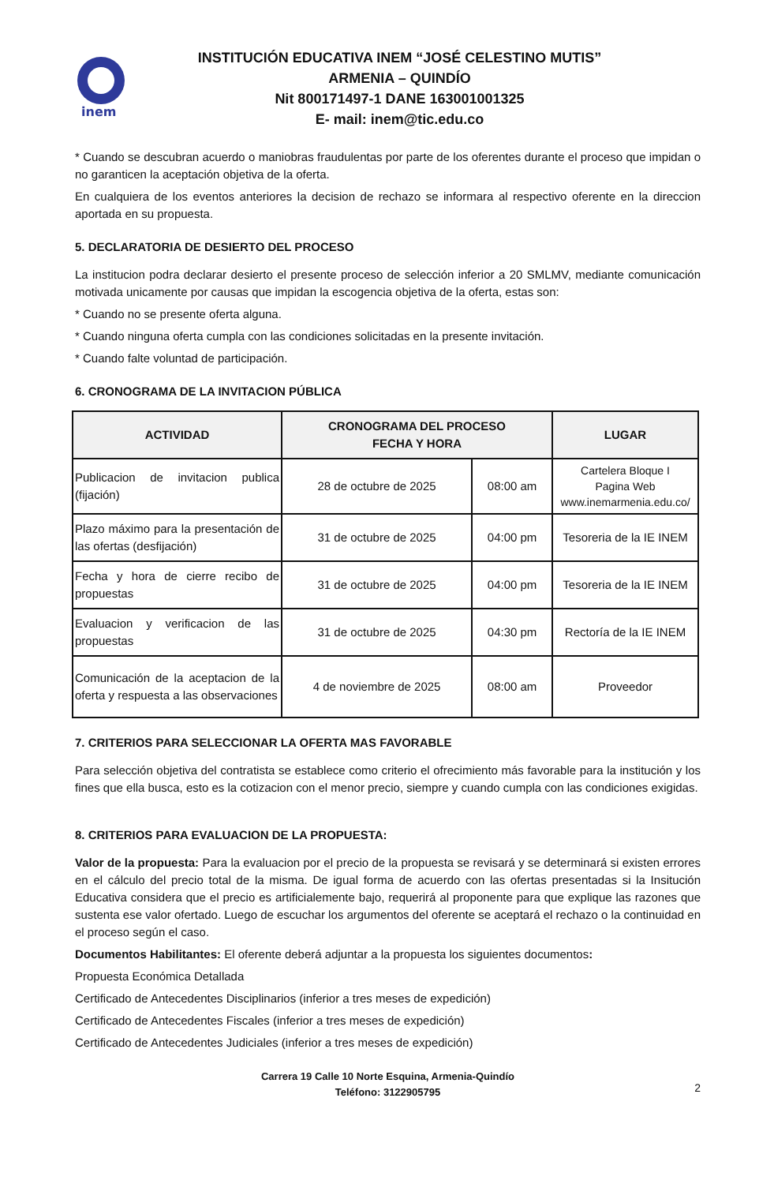inem
INSTITUCIÓN EDUCATIVA INEM “JOSÉ CELESTINO MUTIS”
ARMENIA – QUINDÍO
Nit 800171497-1 DANE 163001001325
E- mail: inem@tic.edu.co
* Cuando se descubran acuerdo o maniobras fraudulentas por parte de los oferentes durante el proceso que impidan o no garanticen la aceptación objetiva de la oferta.
En cualquiera de los eventos anteriores la decision de rechazo se informara al respectivo oferente en la direccion aportada en su propuesta.
5. DECLARATORIA DE DESIERTO DEL PROCESO
La institucion podra declarar desierto el presente proceso de selección inferior a 20 SMLMV, mediante comunicación motivada unicamente por causas que impidan la escogencia objetiva de la oferta, estas son:
* Cuando no se presente oferta alguna.
* Cuando ninguna oferta cumpla con las condiciones solicitadas en la presente invitación.
* Cuando falte voluntad de participación.
6. CRONOGRAMA DE LA INVITACION PÚBLICA
| ACTIVIDAD | CRONOGRAMA DEL PROCESO FECHA Y HORA | | LUGAR |
| --- | --- | --- | --- |
| Publicacion de invitacion publica (fijación) | 28 de octubre de 2025 | 08:00 am | Cartelera Bloque I Pagina Web www.inemarmenia.edu.co/ |
| Plazo máximo para la presentación de las ofertas (desfijación) | 31 de octubre de 2025 | 04:00 pm | Tesoreria de la IE INEM |
| Fecha y hora de cierre recibo de propuestas | 31 de octubre de 2025 | 04:00 pm | Tesoreria de la IE INEM |
| Evaluacion y verificacion de las propuestas | 31 de octubre de 2025 | 04:30 pm | Rectoría de la IE INEM |
| Comunicación de la aceptacion de la oferta y respuesta a las observaciones | 4 de noviembre de 2025 | 08:00 am | Proveedor |
7. CRITERIOS PARA SELECCIONAR LA OFERTA MAS FAVORABLE
Para selección objetiva del contratista se establece como criterio el ofrecimiento más favorable para la institución y los fines que ella busca, esto es la cotizacion con el menor precio, siempre y cuando cumpla con las condiciones exigidas.
8. CRITERIOS PARA EVALUACION DE LA PROPUESTA:
Valor de la propuesta: Para la evaluacion por el precio de la propuesta se revisará y se determinará si existen errores en el cálculo del precio total de la misma. De igual forma de acuerdo con las ofertas presentadas si la Insitución Educativa considera que el precio es artificialemente bajo, requerirá al proponente para que explique las razones que sustenta ese valor ofertado. Luego de escuchar los argumentos del oferente se aceptará el rechazo o la continuidad en el proceso según el caso.
Documentos Habilitantes: El oferente deberá adjuntar a la propuesta los siguientes documentos:
Propuesta Económica Detallada
Certificado de Antecedentes Disciplinarios (inferior a tres meses de expedición)
Certificado de Antecedentes Fiscales (inferior a tres meses de expedición)
Certificado de Antecedentes Judiciales (inferior a tres meses de expedición)
Carrera 19 Calle 10 Norte Esquina, Armenia-Quindío
Teléfono: 3122905795
2